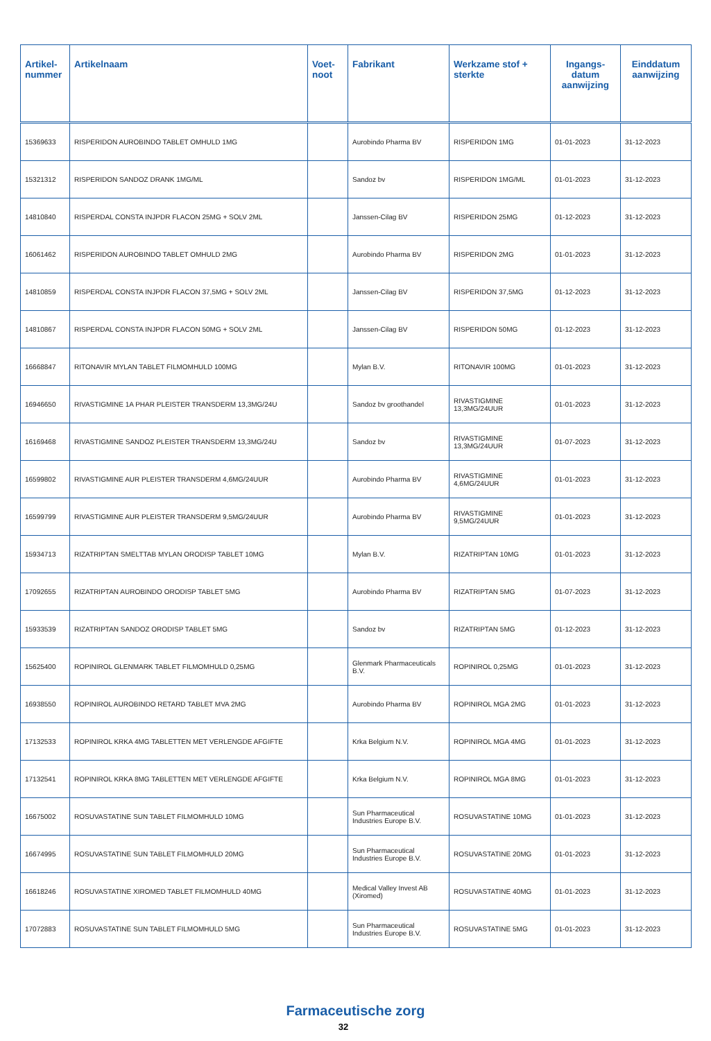| Artikel- nummer | Artikelnaam | Voet- noot | Fabrikant | Werkzame stof + sterkte | Ingangs- datum aanwijzing | Einddatum aanwijzing |
| --- | --- | --- | --- | --- | --- | --- |
| 15369633 | RISPERIDON AUROBINDO TABLET OMHULD 1MG | | Aurobindo Pharma BV | RISPERIDON 1MG | 01-01-2023 | 31-12-2023 |
| 15321312 | RISPERIDON SANDOZ DRANK 1MG/ML | | Sandoz bv | RISPERIDON 1MG/ML | 01-01-2023 | 31-12-2023 |
| 14810840 | RISPERDAL CONSTA INJPDR FLACON 25MG + SOLV 2ML | | Janssen-Cilag BV | RISPERIDON 25MG | 01-12-2023 | 31-12-2023 |
| 16061462 | RISPERIDON AUROBINDO TABLET OMHULD 2MG | | Aurobindo Pharma BV | RISPERIDON 2MG | 01-01-2023 | 31-12-2023 |
| 14810859 | RISPERDAL CONSTA INJPDR FLACON 37,5MG + SOLV 2ML | | Janssen-Cilag BV | RISPERIDON 37,5MG | 01-12-2023 | 31-12-2023 |
| 14810867 | RISPERDAL CONSTA INJPDR FLACON 50MG + SOLV 2ML | | Janssen-Cilag BV | RISPERIDON 50MG | 01-12-2023 | 31-12-2023 |
| 16668847 | RITONAVIR MYLAN TABLET FILMOMHULD 100MG | | Mylan B.V. | RITONAVIR 100MG | 01-01-2023 | 31-12-2023 |
| 16946650 | RIVASTIGMINE 1A PHAR PLEISTER TRANSDERM 13,3MG/24U | | Sandoz bv groothandel | RIVASTIGMINE 13,3MG/24UUR | 01-01-2023 | 31-12-2023 |
| 16169468 | RIVASTIGMINE SANDOZ PLEISTER TRANSDERM 13,3MG/24U | | Sandoz bv | RIVASTIGMINE 13,3MG/24UUR | 01-07-2023 | 31-12-2023 |
| 16599802 | RIVASTIGMINE AUR PLEISTER TRANSDERM 4,6MG/24UUR | | Aurobindo Pharma BV | RIVASTIGMINE 4,6MG/24UUR | 01-01-2023 | 31-12-2023 |
| 16599799 | RIVASTIGMINE AUR PLEISTER TRANSDERM 9,5MG/24UUR | | Aurobindo Pharma BV | RIVASTIGMINE 9,5MG/24UUR | 01-01-2023 | 31-12-2023 |
| 15934713 | RIZATRIPTAN SMELTTAB MYLAN ORODISP TABLET 10MG | | Mylan B.V. | RIZATRIPTAN 10MG | 01-01-2023 | 31-12-2023 |
| 17092655 | RIZATRIPTAN AUROBINDO ORODISP TABLET 5MG | | Aurobindo Pharma BV | RIZATRIPTAN 5MG | 01-07-2023 | 31-12-2023 |
| 15933539 | RIZATRIPTAN SANDOZ ORODISP TABLET 5MG | | Sandoz bv | RIZATRIPTAN 5MG | 01-12-2023 | 31-12-2023 |
| 15625400 | ROPINIROL GLENMARK TABLET FILMOMHULD 0,25MG | | Glenmark Pharmaceuticals B.V. | ROPINIROL 0,25MG | 01-01-2023 | 31-12-2023 |
| 16938550 | ROPINIROL AUROBINDO RETARD TABLET MVA 2MG | | Aurobindo Pharma BV | ROPINIROL MGA 2MG | 01-01-2023 | 31-12-2023 |
| 17132533 | ROPINIROL KRKA 4MG TABLETTEN MET VERLENGDE AFGIFTE | | Krka Belgium N.V. | ROPINIROL MGA 4MG | 01-01-2023 | 31-12-2023 |
| 17132541 | ROPINIROL KRKA 8MG TABLETTEN MET VERLENGDE AFGIFTE | | Krka Belgium N.V. | ROPINIROL MGA 8MG | 01-01-2023 | 31-12-2023 |
| 16675002 | ROSUVASTATINE SUN TABLET FILMOMHULD 10MG | | Sun Pharmaceutical Industries Europe B.V. | ROSUVASTATINE 10MG | 01-01-2023 | 31-12-2023 |
| 16674995 | ROSUVASTATINE SUN TABLET FILMOMHULD 20MG | | Sun Pharmaceutical Industries Europe B.V. | ROSUVASTATINE 20MG | 01-01-2023 | 31-12-2023 |
| 16618246 | ROSUVASTATINE XIROMED TABLET FILMOMHULD 40MG | | Medical Valley Invest AB (Xiromed) | ROSUVASTATINE 40MG | 01-01-2023 | 31-12-2023 |
| 17072883 | ROSUVASTATINE SUN TABLET FILMOMHULD 5MG | | Sun Pharmaceutical Industries Europe B.V. | ROSUVASTATINE 5MG | 01-01-2023 | 31-12-2023 |
Farmaceutische zorg
32